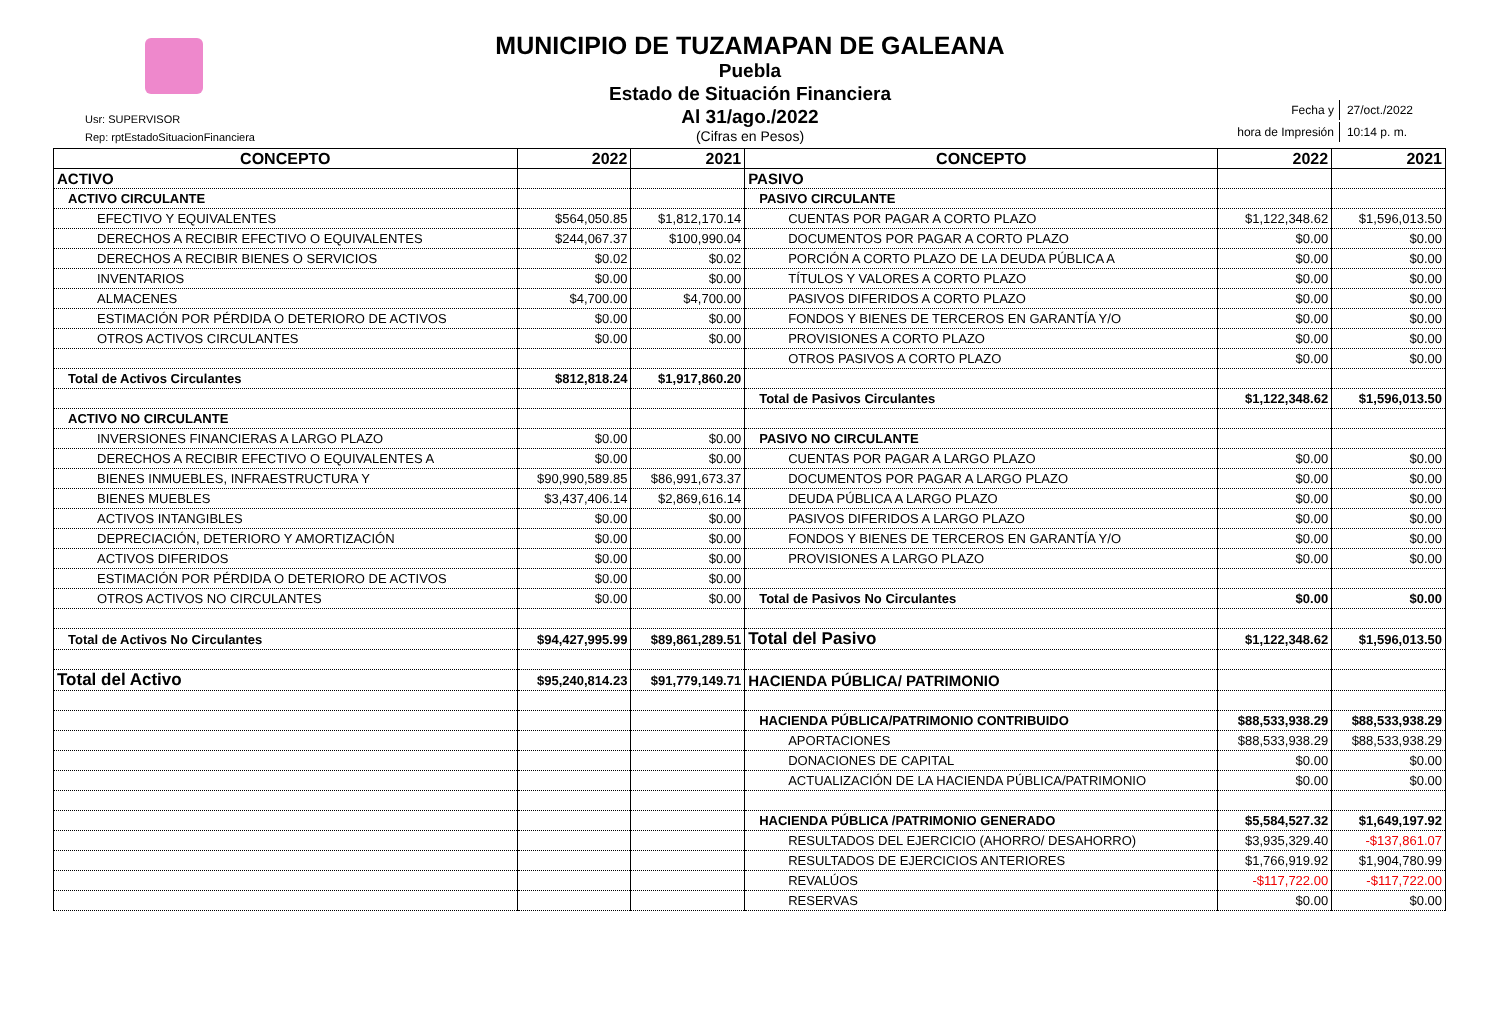MUNICIPIO DE TUZAMAPAN DE GALEANA
Puebla
Estado de Situación Financiera
Al 31/ago./2022
(Cifras en Pesos)
Usr: SUPERVISOR
Rep: rptEstadoSituacionFinanciera
| Fecha y | 27/oct./2022 |
| hora de Impresión | 10:14 p. m. |
| CONCEPTO | 2022 | 2021 | CONCEPTO | 2022 | 2021 |
| --- | --- | --- | --- | --- | --- |
| ACTIVO | | | PASIVO | | |
| ACTIVO CIRCULANTE | | | PASIVO CIRCULANTE | | |
| EFECTIVO Y EQUIVALENTES | $564,050.85 | $1,812,170.14 | CUENTAS POR PAGAR A CORTO PLAZO | $1,122,348.62 | $1,596,013.50 |
| DERECHOS A RECIBIR EFECTIVO O EQUIVALENTES | $244,067.37 | $100,990.04 | DOCUMENTOS POR PAGAR A CORTO PLAZO | $0.00 | $0.00 |
| DERECHOS A RECIBIR BIENES O SERVICIOS | $0.02 | $0.02 | PORCIÓN A CORTO PLAZO DE LA DEUDA PÚBLICA A | $0.00 | $0.00 |
| INVENTARIOS | $0.00 | $0.00 | TÍTULOS Y VALORES A CORTO PLAZO | $0.00 | $0.00 |
| ALMACENES | $4,700.00 | $4,700.00 | PASIVOS DIFERIDOS A CORTO PLAZO | $0.00 | $0.00 |
| ESTIMACIÓN POR PÉRDIDA O DETERIORO DE ACTIVOS | $0.00 | $0.00 | FONDOS Y BIENES DE TERCEROS EN GARANTÍA Y/O | $0.00 | $0.00 |
| OTROS ACTIVOS CIRCULANTES | $0.00 | $0.00 | PROVISIONES A CORTO PLAZO | $0.00 | $0.00 |
| | | | OTROS PASIVOS A CORTO PLAZO | $0.00 | $0.00 |
| Total de Activos Circulantes | $812,818.24 | $1,917,860.20 | | | |
| | | | Total de Pasivos Circulantes | $1,122,348.62 | $1,596,013.50 |
| ACTIVO NO CIRCULANTE | | | | | |
| INVERSIONES FINANCIERAS A LARGO PLAZO | $0.00 | $0.00 | PASIVO NO CIRCULANTE | | |
| DERECHOS A RECIBIR EFECTIVO O EQUIVALENTES A | $0.00 | $0.00 | CUENTAS POR PAGAR A LARGO PLAZO | $0.00 | $0.00 |
| BIENES INMUEBLES, INFRAESTRUCTURA Y | $90,990,589.85 | $86,991,673.37 | DOCUMENTOS POR PAGAR A LARGO PLAZO | $0.00 | $0.00 |
| BIENES MUEBLES | $3,437,406.14 | $2,869,616.14 | DEUDA PÚBLICA A LARGO PLAZO | $0.00 | $0.00 |
| ACTIVOS INTANGIBLES | $0.00 | $0.00 | PASIVOS DIFERIDOS A LARGO PLAZO | $0.00 | $0.00 |
| DEPRECIACIÓN, DETERIORO Y AMORTIZACIÓN | $0.00 | $0.00 | FONDOS Y BIENES DE TERCEROS EN GARANTÍA Y/O | $0.00 | $0.00 |
| ACTIVOS DIFERIDOS | $0.00 | $0.00 | PROVISIONES A LARGO PLAZO | $0.00 | $0.00 |
| ESTIMACIÓN POR PÉRDIDA O DETERIORO DE ACTIVOS | $0.00 | $0.00 | | | |
| OTROS ACTIVOS NO CIRCULANTES | $0.00 | $0.00 | Total de Pasivos No Circulantes | $0.00 | $0.00 |
| Total de Activos No Circulantes | $94,427,995.99 | $89,861,289.51 | Total del Pasivo | $1,122,348.62 | $1,596,013.50 |
| Total del Activo | $95,240,814.23 | $91,779,149.71 | HACIENDA PÚBLICA/ PATRIMONIO | | |
| | | | HACIENDA PÚBLICA/PATRIMONIO CONTRIBUIDO | $88,533,938.29 | $88,533,938.29 |
| | | | APORTACIONES | $88,533,938.29 | $88,533,938.29 |
| | | | DONACIONES DE CAPITAL | $0.00 | $0.00 |
| | | | ACTUALIZACIÓN DE LA HACIENDA PÚBLICA/PATRIMONIO | $0.00 | $0.00 |
| | | | HACIENDA PÚBLICA /PATRIMONIO GENERADO | $5,584,527.32 | $1,649,197.92 |
| | | | RESULTADOS DEL EJERCICIO (AHORRO/ DESAHORRO) | $3,935,329.40 | -$137,861.07 |
| | | | RESULTADOS DE EJERCICIOS ANTERIORES | $1,766,919.92 | $1,904,780.99 |
| | | | REVALÚOS | -$117,722.00 | -$117,722.00 |
| | | | RESERVAS | $0.00 | $0.00 |